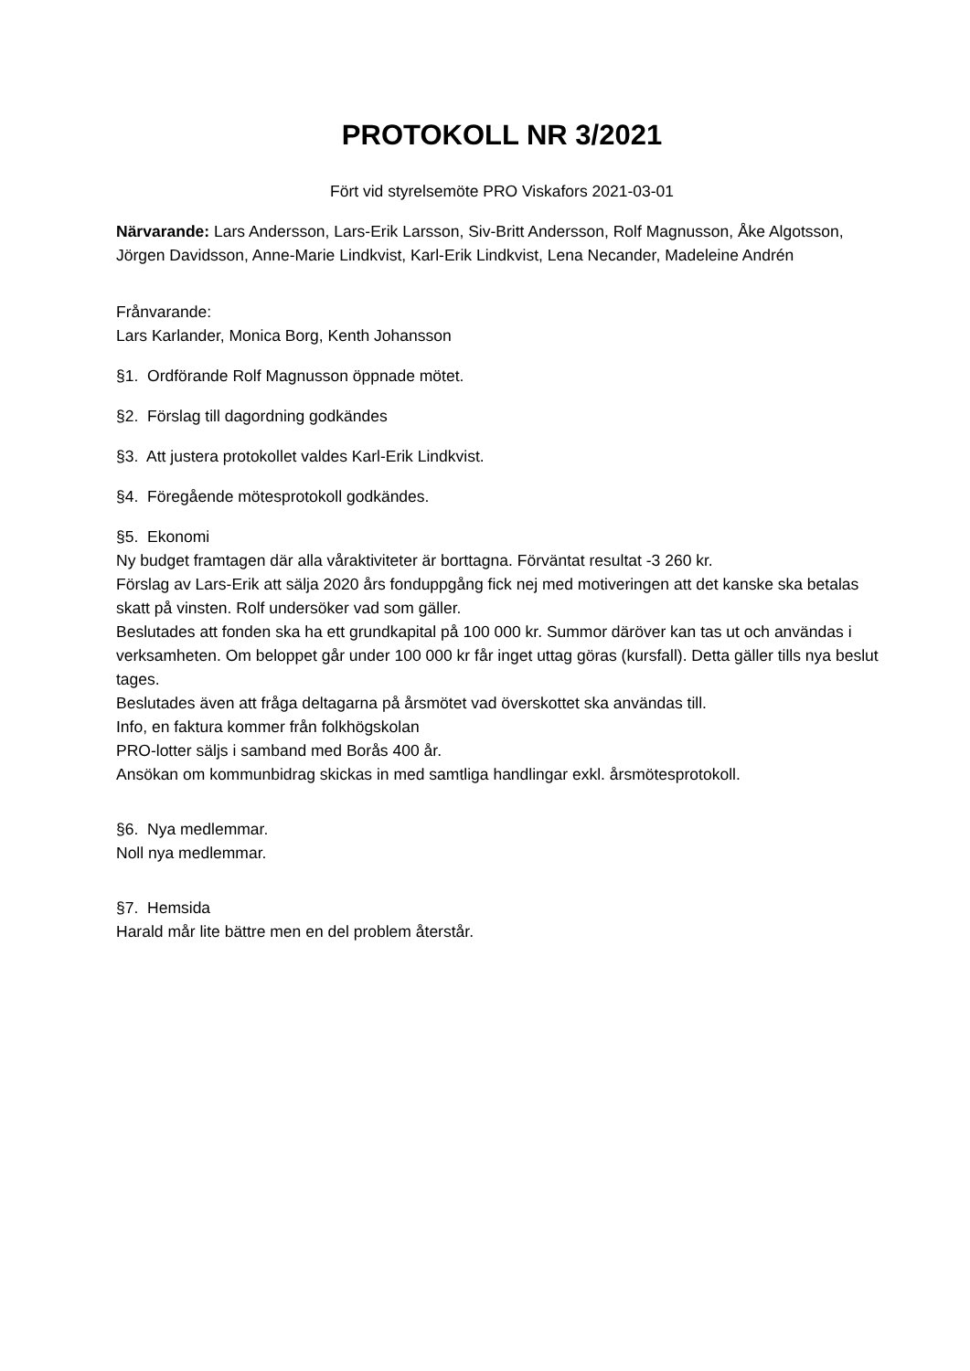PROTOKOLL NR 3/2021
Fört vid styrelsemöte PRO Viskafors 2021-03-01
Närvarande: Lars Andersson, Lars-Erik Larsson, Siv-Britt Andersson, Rolf Magnusson, Åke Algotsson, Jörgen Davidsson, Anne-Marie Lindkvist, Karl-Erik Lindkvist, Lena Necander, Madeleine Andrén
Frånvarande:
Lars Karlander, Monica Borg, Kenth Johansson
§1. Ordförande Rolf Magnusson öppnade mötet.
§2. Förslag till dagordning godkändes
§3. Att justera protokollet valdes Karl-Erik Lindkvist.
§4. Föregående mötesprotokoll godkändes.
§5. Ekonomi
Ny budget framtagen där alla våraktiviteter är borttagna. Förväntat resultat -3 260 kr.
Förslag av Lars-Erik att sälja 2020 års fonduppgång fick nej med motiveringen att det kanske ska betalas skatt på vinsten. Rolf undersöker vad som gäller.
Beslutades att fonden ska ha ett grundkapital på 100 000 kr. Summor däröver kan tas ut och användas i verksamheten. Om beloppet går under 100 000 kr får inget uttag göras (kursfall). Detta gäller tills nya beslut tages.
Beslutades även att fråga deltagarna på årsmötet vad överskottet ska användas till.
Info, en faktura kommer från folkhögskolan
PRO-lotter säljs i samband med Borås 400 år.
Ansökan om kommunbidrag skickas in med samtliga handlingar exkl. årsmötesprotokoll.
§6. Nya medlemmar.
Noll nya medlemmar.
§7. Hemsida
Harald mår lite bättre men en del problem återstår.